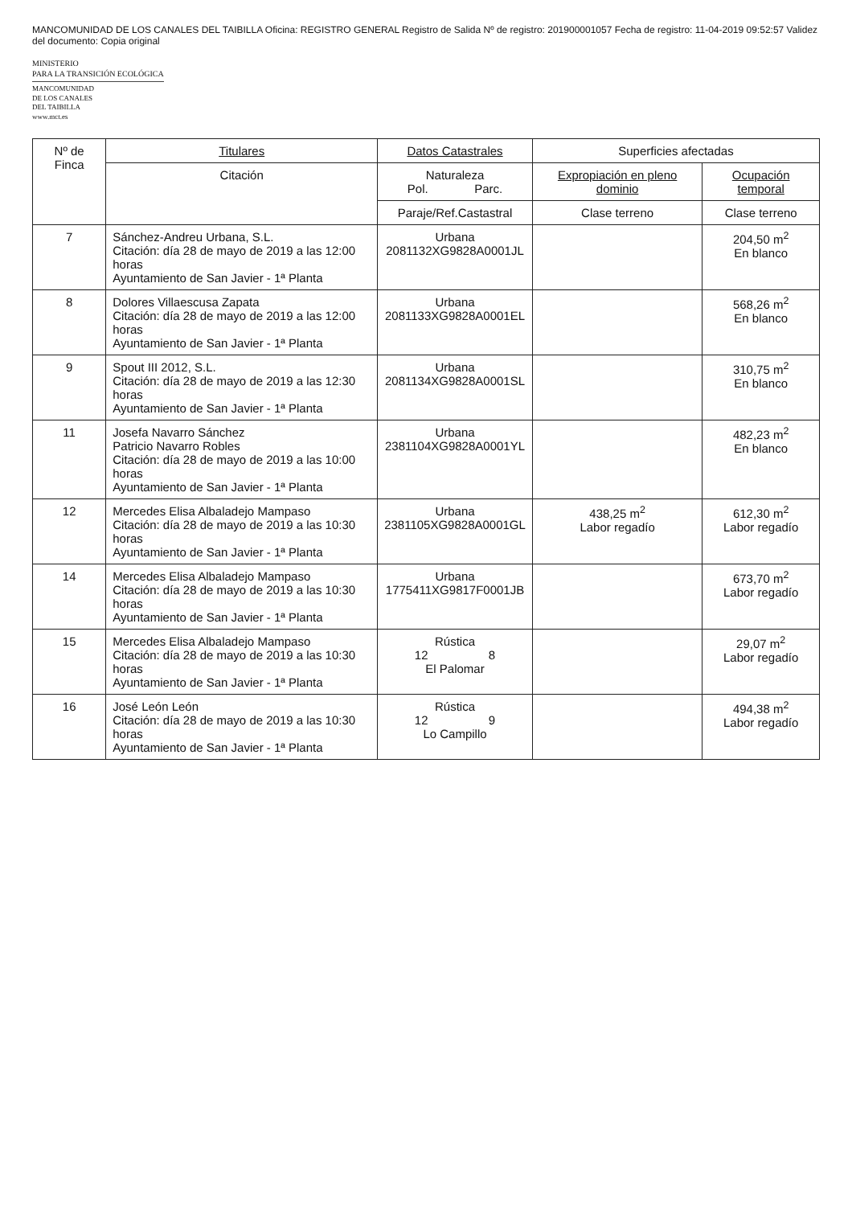MANCOMUNIDAD DE LOS CANALES DEL TAIBILLA Oficina: REGISTRO GENERAL Registro de Salida Nº de registro: 201900001057 Fecha de registro: 11-04-2019 09:52:57 Validez del documento: Copia original
MINISTERIO
PARA LA TRANSICIÓN ECOLÓGICA
MANCOMUNIDAD
DE LOS CANALES
DEL TAIBILLA
www.mct.es
| Nº de Finca | Titulares | Datos Catastrales | Superficies afectadas | |
| --- | --- | --- | --- | --- |
| | Citación | Naturaleza Pol. Parc. | Expropiación en pleno dominio | Ocupación temporal |
| | | Paraje/Ref.Castastral | Clase terreno | Clase terreno |
| 7 | Sánchez-Andreu Urbana, S.L. Citación: día 28 de mayo de 2019 a las 12:00 horas Ayuntamiento de San Javier - 1ª Planta | Urbana 2081132XG9828A0001JL | | 204,50 m<sup>2</sup> En blanco |
| 8 | Dolores Villaescusa Zapata Citación: día 28 de mayo de 2019 a las 12:00 horas Ayuntamiento de San Javier - 1ª Planta | Urbana 2081133XG9828A0001EL | | 568,26 m<sup>2</sup> En blanco |
| 9 | Spout III 2012, S.L. Citación: día 28 de mayo de 2019 a las 12:30 horas Ayuntamiento de San Javier - 1ª Planta | Urbana 2081134XG9828A0001SL | | 310,75 m<sup>2</sup> En blanco |
| 11 | Josefa Navarro Sánchez Patricio Navarro Robles Citación: día 28 de mayo de 2019 a las 10:00 horas Ayuntamiento de San Javier - 1ª Planta | Urbana 2381104XG9828A0001YL | | 482,23 m<sup>2</sup> En blanco |
| 12 | Mercedes Elisa Albaladejo Mampaso Citación: día 28 de mayo de 2019 a las 10:30 horas Ayuntamiento de San Javier - 1ª Planta | Urbana 2381105XG9828A0001GL | 438,25 m<sup>2</sup> Labor regadío | 612,30 m<sup>2</sup> Labor regadío |
| 14 | Mercedes Elisa Albaladejo Mampaso Citación: día 28 de mayo de 2019 a las 10:30 horas Ayuntamiento de San Javier - 1ª Planta | Urbana 1775411XG9817F0001JB | | 673,70 m<sup>2</sup> Labor regadío |
| 15 | Mercedes Elisa Albaladejo Mampaso Citación: día 28 de mayo de 2019 a las 10:30 horas Ayuntamiento de San Javier - 1ª Planta | Rústica 12 8 El Palomar | | 29,07 m<sup>2</sup> Labor regadío |
| 16 | José León León Citación: día 28 de mayo de 2019 a las 10:30 horas Ayuntamiento de San Javier - 1ª Planta | Rústica 12 9 Lo Campillo | | 494,38 m<sup>2</sup> Labor regadío |